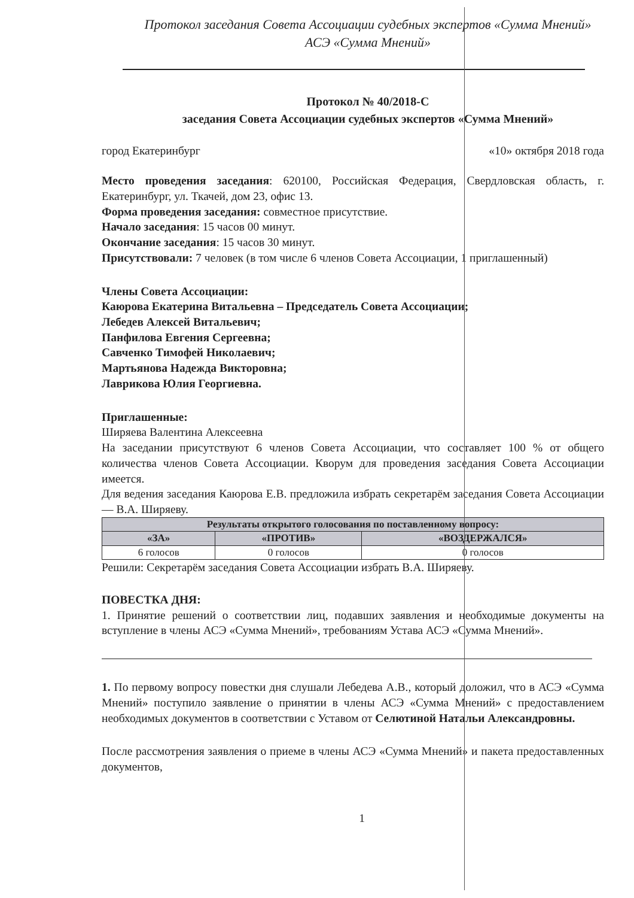Протокол заседания Совета Ассоциации судебных экспертов «Сумма Мнений»
АСЭ «Сумма Мнений»
Протокол № 40/2018-С
заседания Совета Ассоциации судебных экспертов «Сумма Мнений»
город Екатеринбург «10» октября 2018 года
Место проведения заседания: 620100, Российская Федерация, Свердловская область, г. Екатеринбург, ул. Ткачей, дом 23, офис 13.
Форма проведения заседания: совместное присутствие.
Начало заседания: 15 часов 00 минут.
Окончание заседания: 15 часов 30 минут.
Присутствовали: 7 человек (в том числе 6 членов Совета Ассоциации, 1 приглашенный)
Члены Совета Ассоциации:
Каюрова Екатерина Витальевна – Председатель Совета Ассоциации;
Лебедев Алексей Витальевич;
Панфилова Евгения Сергеевна;
Савченко Тимофей Николаевич;
Мартьянова Надежда Викторовна;
Лаврикова Юлия Георгиевна.
Приглашенные:
Ширяева Валентина Алексеевна
На заседании присутствуют 6 членов Совета Ассоциации, что составляет 100 % от общего количества членов Совета Ассоциации. Кворум для проведения заседания Совета Ассоциации имеется.
Для ведения заседания Каюрова Е.В. предложила избрать секретарём заседания Совета Ассоциации — В.А. Ширяеву.
| Результаты открытого голосования по поставленному вопросу: | | |
| --- | --- | --- |
| «ЗА» | «ПРОТИВ» | «ВОЗДЕРЖАЛСЯ» |
| 6 голосов | 0 голосов | 0 голосов |
Решили: Секретарём заседания Совета Ассоциации избрать В.А. Ширяеву.
ПОВЕСТКА ДНЯ:
1. Принятие решений о соответствии лиц, подавших заявления и необходимые документы на вступление в члены АСЭ «Сумма Мнений», требованиям Устава АСЭ «Сумма Мнений».
1. По первому вопросу повестки дня слушали Лебедева А.В., который доложил, что в АСЭ «Сумма Мнений» поступило заявление о принятии в члены АСЭ «Сумма Мнений» с предоставлением необходимых документов в соответствии с Уставом от Селютиной Натальи Александровны.
После рассмотрения заявления о приеме в члены АСЭ «Сумма Мнений» и пакета предоставленных документов,
1